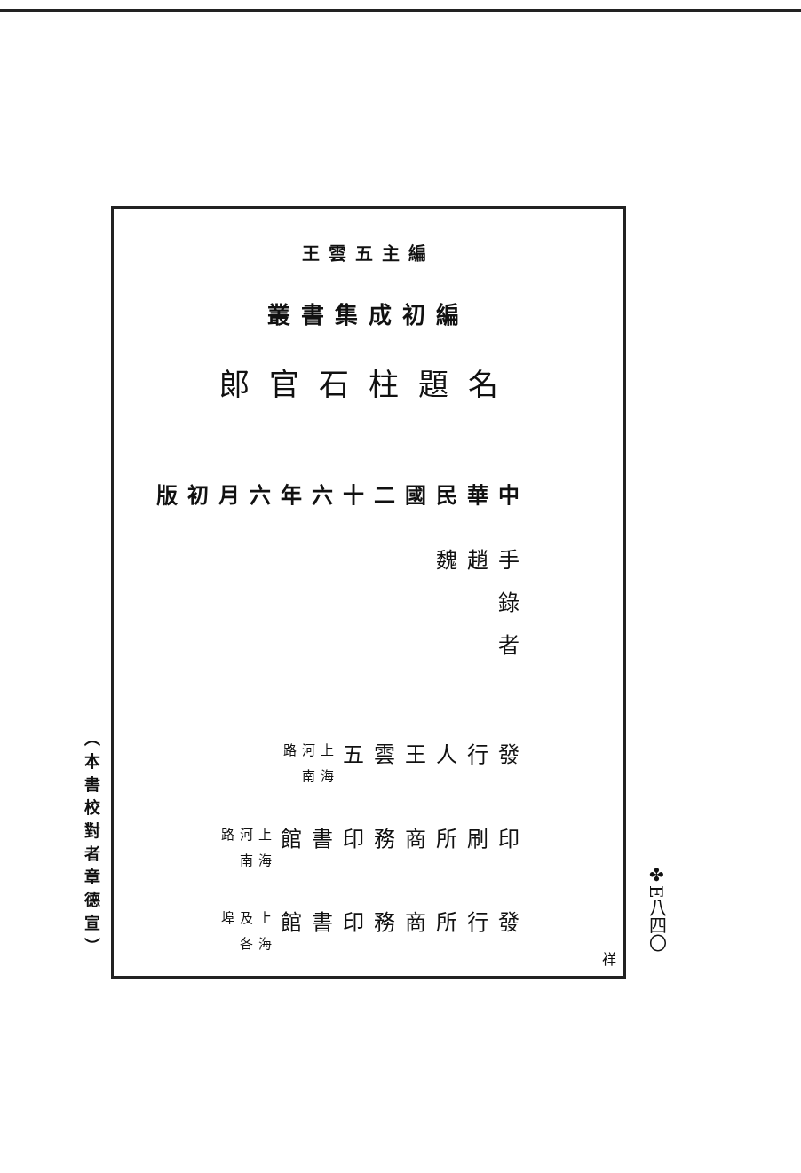（本書校對者章德宣）
王雲五主編
叢書集成初編
郎官石柱題名
中華民國二十六年六月初版
手錄者
趙　　　魏
發行人
王雲五
上海河南路
印刷所
商務印書館
上海河南路
發行所
商務印書館
上海及各埠
祥
✤E八四〇